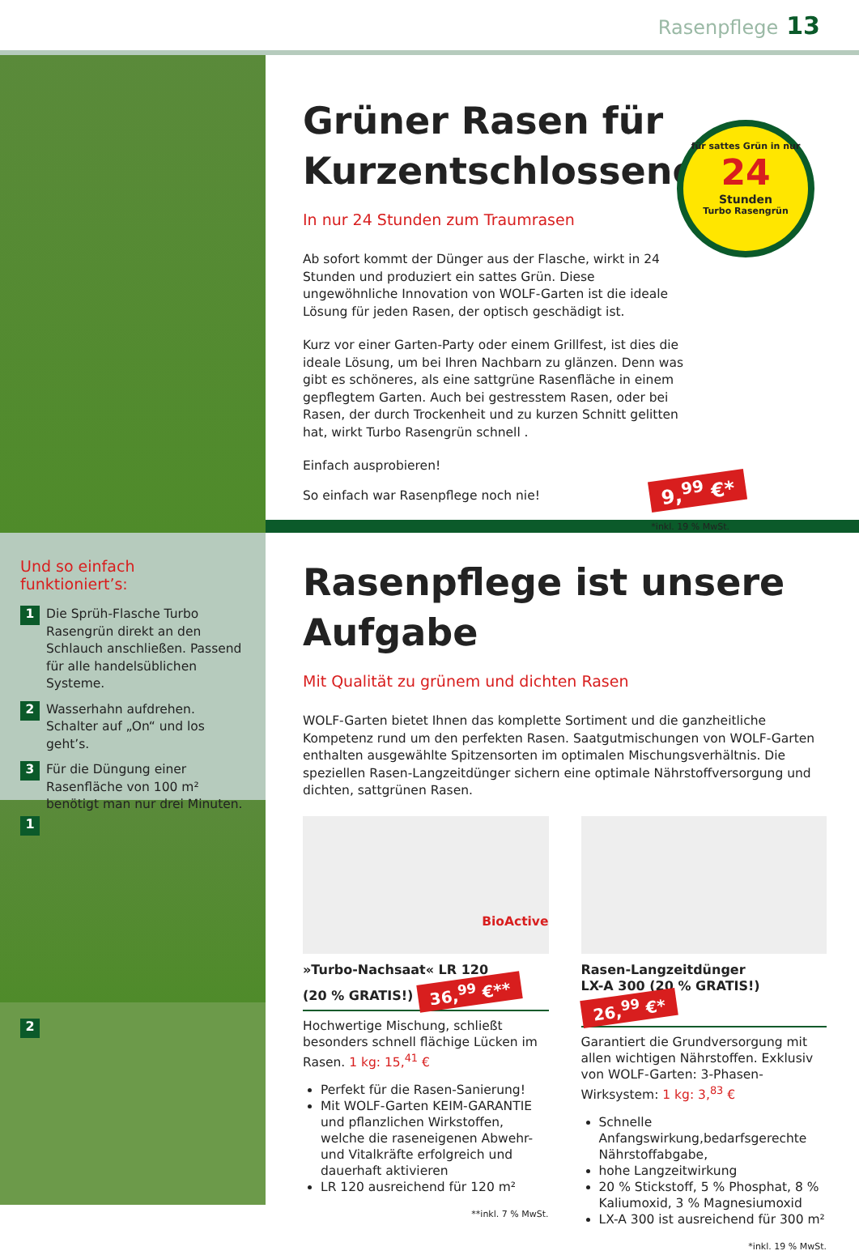Rasenpflege 13
für sattes Grün in nur
24
Stunden
Turbo Rasengrün
Grüner Rasen für
Kurzentschlossene
In nur 24 Stunden zum Traumrasen
Ab sofort kommt der Dünger aus der Flasche, wirkt in 24 Stunden und produziert ein sattes Grün. Diese ungewöhnliche Innovation von WOLF-Garten ist die ideale Lösung für jeden Rasen, der optisch geschädigt ist.
Kurz vor einer Garten-Party oder einem Grillfest, ist dies die ideale Lösung, um bei Ihren Nachbarn zu glänzen. Denn was gibt es schöneres, als eine sattgrüne Rasenfläche in einem gepflegtem Garten. Auch bei gestresstem Rasen, oder bei Rasen, der durch Trockenheit und zu kurzen Schnitt gelitten hat, wirkt Turbo Rasengrün schnell .
Einfach ausprobieren!
So einfach war Rasenpflege noch nie! 9,<sup>99</sup> €*
*inkl. 19 % MwSt.
Und so einfach funktioniert’s:
1 Die Sprüh-Flasche Turbo Rasengrün direkt an den Schlauch anschließen. Passend für alle handelsüblichen Systeme.
2 Wasserhahn aufdrehen. Schalter auf „On“ und los geht’s.
3 Für die Düngung einer Rasenfläche von 100 m² benötigt man nur drei Minuten.
1
2
Rasenpflege ist unsere
Aufgabe
Mit Qualität zu grünem und dichten Rasen
WOLF-Garten bietet Ihnen das komplette Sortiment und die ganzheitliche Kompetenz rund um den perfekten Rasen. Saatgutmischungen von WOLF-Garten enthalten ausgewählte Spitzensorten im optimalen Mischungsverhältnis. Die speziellen Rasen-Langzeitdünger sichern eine optimale Nährstoffversorgung und dichten, sattgrünen Rasen.
BioActive
»Turbo-Nachsaat« LR 120
(20 % GRATIS!) 36,<sup>99</sup> €**
Hochwertige Mischung, schließt besonders schnell flächige Lücken im Rasen. 1 kg: 15,<sup>41</sup> €
Perfekt für die Rasen-Sanierung!
Mit WOLF-Garten KEIM-GARANTIE und pflanzlichen Wirkstoffen, welche die raseneigenen Abwehr- und Vitalkräfte erfolgreich und dauerhaft aktivieren
LR 120 ausreichend für 120 m²
**inkl. 7 % MwSt.
Rasen-Langzeitdünger
LX-A 300 (20 % GRATIS!) 26,<sup>99</sup> €*
Garantiert die Grundversorgung mit allen wichtigen Nährstoffen. Exklusiv von WOLF-Garten: 3-Phasen-Wirksystem: 1 kg: 3,<sup>83</sup> €
Schnelle Anfangswirkung,bedarfsgerechte Nährstoffabgabe,
hohe Langzeitwirkung
20 % Stickstoff, 5 % Phosphat, 8 % Kaliumoxid, 3 % Magnesiumoxid
LX-A 300 ist ausreichend für 300 m²
*inkl. 19 % MwSt.